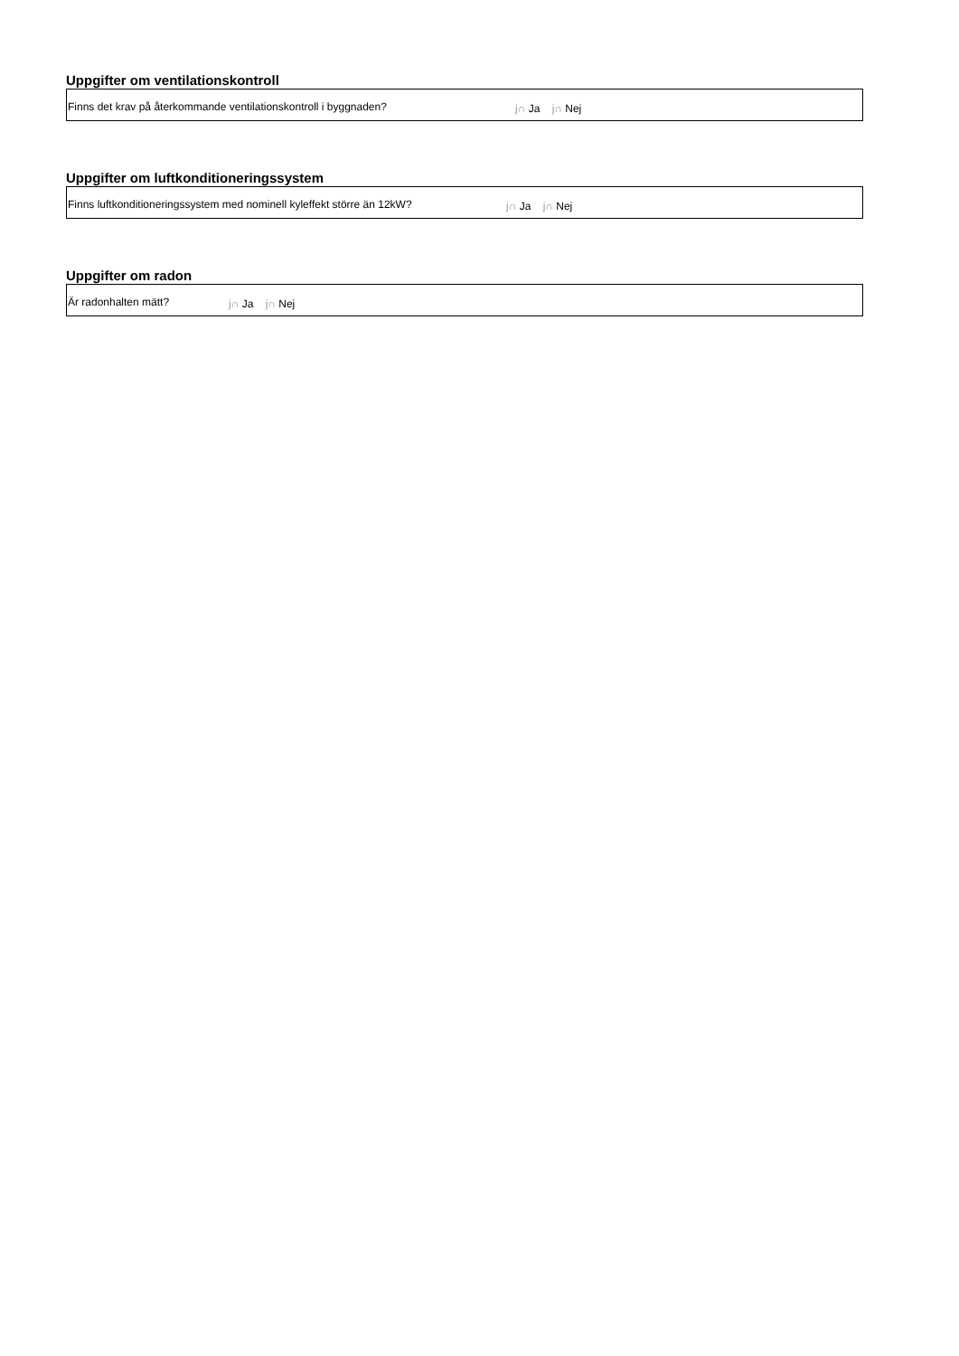Uppgifter om ventilationskontroll
Finns det krav på återkommande ventilationskontroll i byggnaden? j∩ Ja j∩ Nej
Uppgifter om luftkonditioneringssystem
Finns luftkonditioneringssystem med nominell kyleffekt större än 12kW? j∩ Ja j∩ Nej
Uppgifter om radon
Är radonhalten mätt? j∩ Ja j∩ Nej